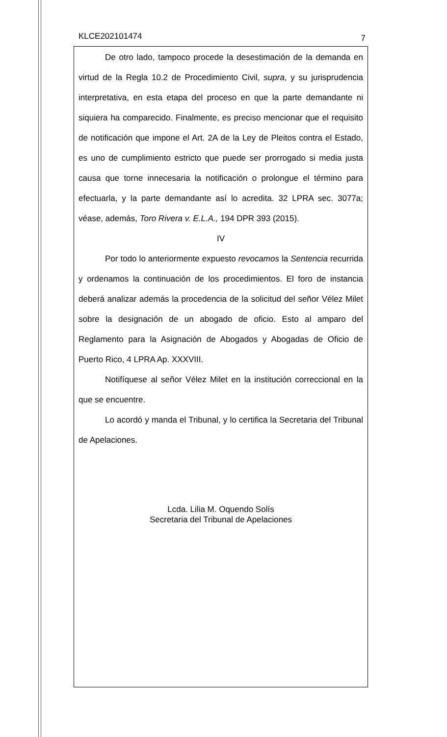KLCE202101474 7
De otro lado, tampoco procede la desestimación de la demanda en virtud de la Regla 10.2 de Procedimiento Civil, supra, y su jurisprudencia interpretativa, en esta etapa del proceso en que la parte demandante ni siquiera ha comparecido. Finalmente, es preciso mencionar que el requisito de notificación que impone el Art. 2A de la Ley de Pleitos contra el Estado, es uno de cumplimiento estricto que puede ser prorrogado si media justa causa que torne innecesaria la notificación o prolongue el término para efectuarla, y la parte demandante así lo acredita. 32 LPRA sec. 3077a; véase, además, Toro Rivera v. E.L.A., 194 DPR 393 (2015).
IV
Por todo lo anteriormente expuesto revocamos la Sentencia recurrida y ordenamos la continuación de los procedimientos. El foro de instancia deberá analizar además la procedencia de la solicitud del señor Vélez Milet sobre la designación de un abogado de oficio. Esto al amparo del Reglamento para la Asignación de Abogados y Abogadas de Oficio de Puerto Rico, 4 LPRA Ap. XXXVIII.
Notifíquese al señor Vélez Milet en la institución correccional en la que se encuentre.
Lo acordó y manda el Tribunal, y lo certifica la Secretaria del Tribunal de Apelaciones.
Lcda. Lilia M. Oquendo Solís
Secretaria del Tribunal de Apelaciones